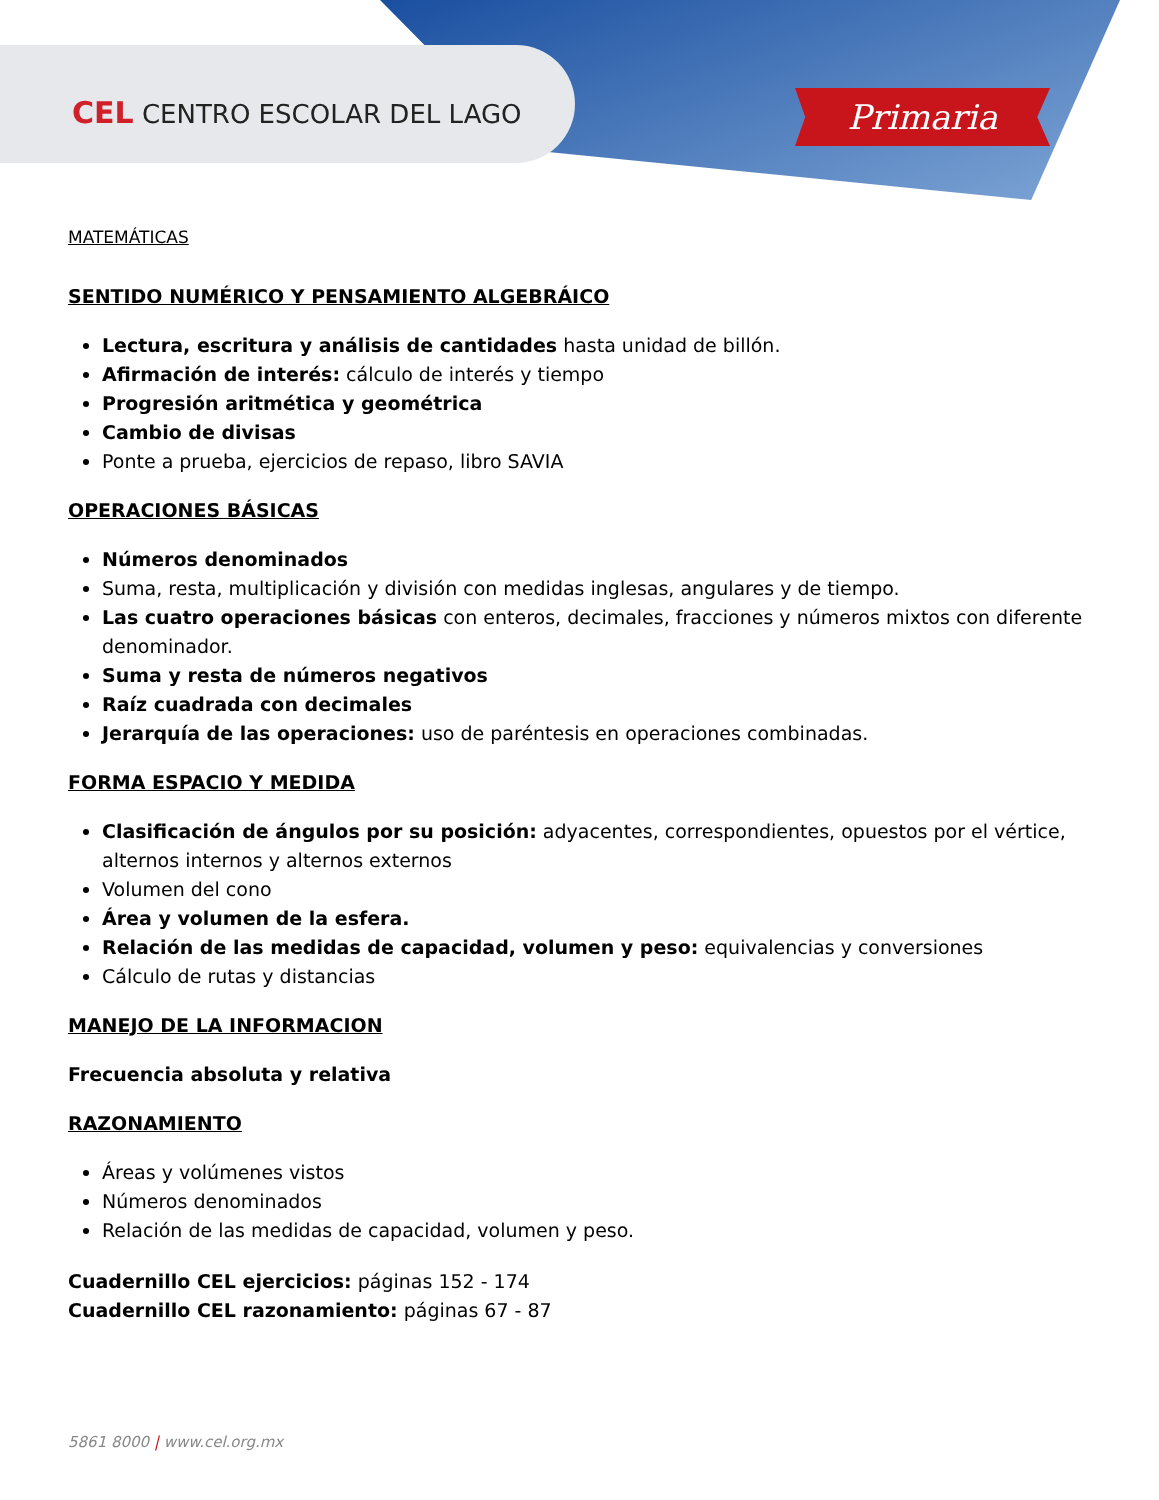CEL CENTRO ESCOLAR DEL LAGO Primaria
MATEMÁTICAS
SENTIDO NUMÉRICO Y PENSAMIENTO ALGEBRÁICO
Lectura, escritura y análisis de cantidades hasta unidad de billón.
Afirmación de interés: cálculo de interés y tiempo
Progresión aritmética y geométrica
Cambio de divisas
Ponte a prueba, ejercicios de repaso, libro SAVIA
OPERACIONES BÁSICAS
Números denominados
Suma, resta, multiplicación y división con medidas inglesas, angulares y de tiempo.
Las cuatro operaciones básicas con enteros, decimales, fracciones y números mixtos con diferente denominador.
Suma y resta de números negativos
Raíz cuadrada con decimales
Jerarquía de las operaciones: uso de paréntesis en operaciones combinadas.
FORMA ESPACIO Y MEDIDA
Clasificación de ángulos por su posición: adyacentes, correspondientes, opuestos por el vértice, alternos internos y alternos externos
Volumen del cono
Área y volumen de la esfera.
Relación de las medidas de capacidad, volumen y peso: equivalencias y conversiones
Cálculo de rutas y distancias
MANEJO DE LA INFORMACION
Frecuencia absoluta y relativa
RAZONAMIENTO
Áreas y volúmenes vistos
Números denominados
Relación de las medidas de capacidad, volumen y peso.
Cuadernillo CEL ejercicios: páginas 152 - 174
Cuadernillo CEL razonamiento: páginas 67 - 87
5861 8000 | www.cel.org.mx